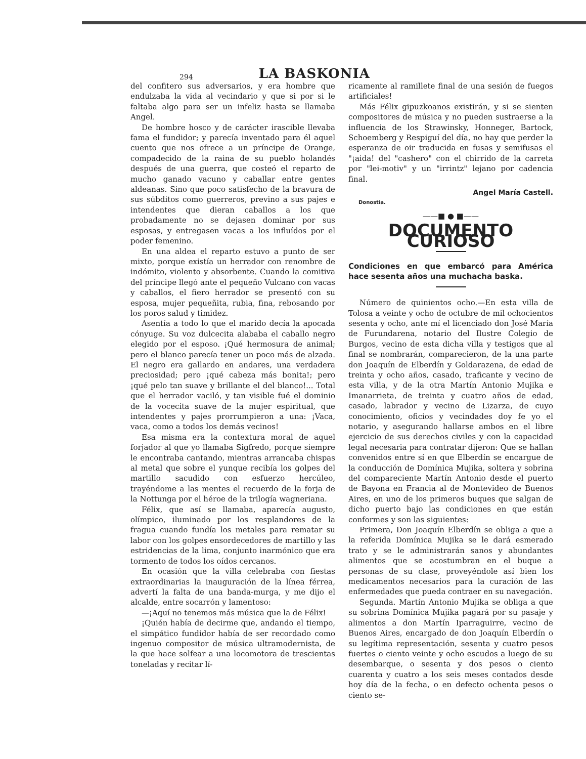294 LA BASKONIA
del confitero sus adversarios, y era hombre que endulzaba la vida al vecindario y que si por si le faltaba algo para ser un infeliz hasta se llamaba Angel.
De hombre hosco y de carácter irascible llevaba fama el fundidor; y parecía inventado para él aquel cuento que nos ofrece a un príncipe de Orange, compadecido de la raina de su pueblo holandés después de una guerra, que costeó el reparto de mucho ganado vacuno y caballar entre gentes aldeanas. Sino que poco satisfecho de la bravura de sus súbditos como guerreros, previno a sus pajes e intendentes que dieran caballos a los que probadamente no se dejasen dominar por sus esposas, y entregasen vacas a los influídos por el poder femenino.
En una aldea el reparto estuvo a punto de ser mixto, porque existía un herrador con renombre de indómito, violento y absorbente. Cuando la comitiva del príncipe llegó ante el pequeño Vulcano con vacas y caballos, el fiero herrador se presentó con su esposa, mujer pequeñita, rubia, fina, rebosando por los poros salud y timidez.
Asentía a todo lo que el marido decía la apocada cónyuge. Su voz dulcecita alababa el caballo negro elegido por el esposo. ¡Qué hermosura de animal; pero el blanco parecía tener un poco más de alzada. El negro era gallardo en andares, una verdadera preciosidad; pero ¡qué cabeza más bonita!; pero ¡qué pelo tan suave y brillante el del blanco!... Total que el herrador vaciló, y tan visible fué el dominio de la vocecita suave de la mujer espiritual, que intendentes y pajes prorrumpieron a una: ¡Vaca, vaca, como a todos los demás vecinos!
Esa misma era la contextura moral de aquel forjador al que yo llamaba Sigfredo, porque siempre le encontraba cantando, mientras arrancaba chispas al metal que sobre el yunque recibía los golpes del martillo sacudido con esfuerzo hercúleo, trayéndome a las mentes el recuerdo de la forja de la Nottunga por el héroe de la trilogía wagneriana.
Félix, que así se llamaba, aparecía augusto, olímpico, iluminado por los resplandores de la fragua cuando fundía los metales para rematar su labor con los golpes ensordecedores de martillo y las estridencias de la lima, conjunto inarmónico que era tormento de todos los oídos cercanos.
En ocasión que la villa celebraba con fiestas extraordinarias la inauguración de la línea férrea, advertí la falta de una banda-murga, y me dijo el alcalde, entre socarrón y lamentoso:
—¡Aquí no tenemos más música que la de Félix!
¡Quién había de decirme que, andando el tiempo, el simpático fundidor había de ser recordado como ingenuo compositor de música ultramodernista, de la que hace solfear a una locomotora de trescientas toneladas y recitar lí-
ricamente al ramillete final de una sesión de fuegos artificiales!
Más Félix gipuzkoanos existirán, y si se sienten compositores de música y no pueden sustraerse a la influencia de los Strawinsky, Honneger, Bartock, Schoemberg y Respiguí del día, no hay que perder la esperanza de oir traducida en fusas y semifusas el "¡aida! del "cashero" con el chirrido de la carreta por "lei-motiv" y un "irrintz" lejano por cadencia final.
Angel María Castell.
Donostia.
——■ ● ■——
DOCUMENTO CURIOSO
Condiciones en que embarcó para América hace sesenta años una muchacha baska.
Número de quinientos ocho.—En esta villa de Tolosa a veinte y ocho de octubre de mil ochocientos sesenta y ocho, ante mí el licenciado don José María de Furundarena, notario del Ilustre Colegio de Burgos, vecino de esta dicha villa y testigos que al final se nombrarán, comparecieron, de la una parte don Joaquín de Elberdín y Goldarazena, de edad de treinta y ocho años, casado, traficante y vecino de esta villa, y de la otra Martín Antonio Mujika e Imanarrieta, de treinta y cuatro años de edad, casado, labrador y vecino de Lizarza, de cuyo conocimiento, oficios y vecindades doy fe yo el notario, y asegurando hallarse ambos en el libre ejercicio de sus derechos civiles y con la capacidad legal necesaria para contratar dijeron: Que se hallan convenidos entre sí en que Elberdín se encargue de la conducción de Domínica Mujika, soltera y sobrina del compareciente Martín Antonio desde el puerto de Bayona en Francia al de Montevideo de Buenos Aires, en uno de los primeros buques que salgan de dicho puerto bajo las condiciones en que están conformes y son las siguientes:
Primera, Don Joaquín Elberdín se obliga a que a la referida Domínica Mujika se le dará esmerado trato y se le administrarán sanos y abundantes alimentos que se acostumbran en el buque a personas de su clase, proveyéndole así bien los medicamentos necesarios para la curación de las enfermedades que pueda contraer en su navegación.
Segunda. Martín Antonio Mujika se obliga a que su sobrina Domínica Mujika pagará por su pasaje y alimentos a don Martín Iparraguirre, vecino de Buenos Aires, encargado de don Joaquín Elberdín o su legítima representación, sesenta y cuatro pesos fuertes o ciento veinte y ocho escudos a luego de su desembarque, o sesenta y dos pesos o ciento cuarenta y cuatro a los seis meses contados desde hoy día de la fecha, o en defecto ochenta pesos o ciento se-